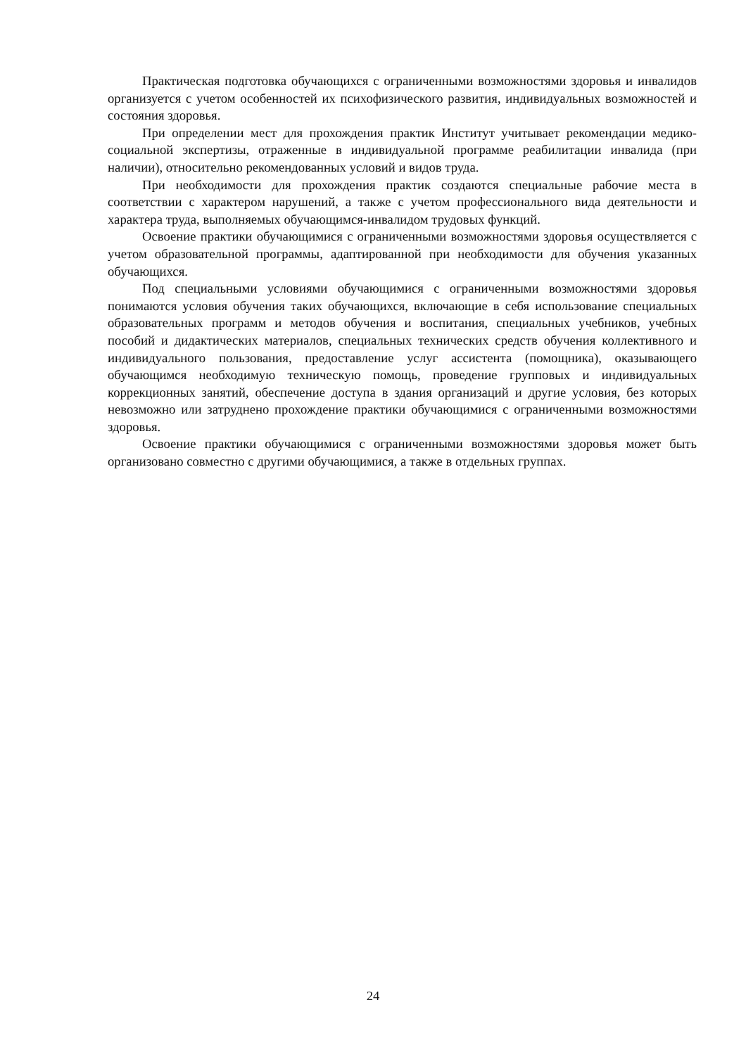Практическая подготовка обучающихся с ограниченными возможностями здоровья и инвалидов организуется с учетом особенностей их психофизического развития, индивидуальных возможностей и состояния здоровья.
При определении мест для прохождения практик Институт учитывает рекомендации медико-социальной экспертизы, отраженные в индивидуальной программе реабилитации инвалида (при наличии), относительно рекомендованных условий и видов труда.
При необходимости для прохождения практик создаются специальные рабочие места в соответствии с характером нарушений, а также с учетом профессионального вида деятельности и характера труда, выполняемых обучающимся-инвалидом трудовых функций.
Освоение практики обучающимися с ограниченными возможностями здоровья осуществляется с учетом образовательной программы, адаптированной при необходимости для обучения указанных обучающихся.
Под специальными условиями обучающимися с ограниченными возможностями здоровья понимаются условия обучения таких обучающихся, включающие в себя использование специальных образовательных программ и методов обучения и воспитания, специальных учебников, учебных пособий и дидактических материалов, специальных технических средств обучения коллективного и индивидуального пользования, предоставление услуг ассистента (помощника), оказывающего обучающимся необходимую техническую помощь, проведение групповых и индивидуальных коррекционных занятий, обеспечение доступа в здания организаций и другие условия, без которых невозможно или затруднено прохождение практики обучающимися с ограниченными возможностями здоровья.
Освоение практики обучающимися с ограниченными возможностями здоровья может быть организовано совместно с другими обучающимися, а также в отдельных группах.
24